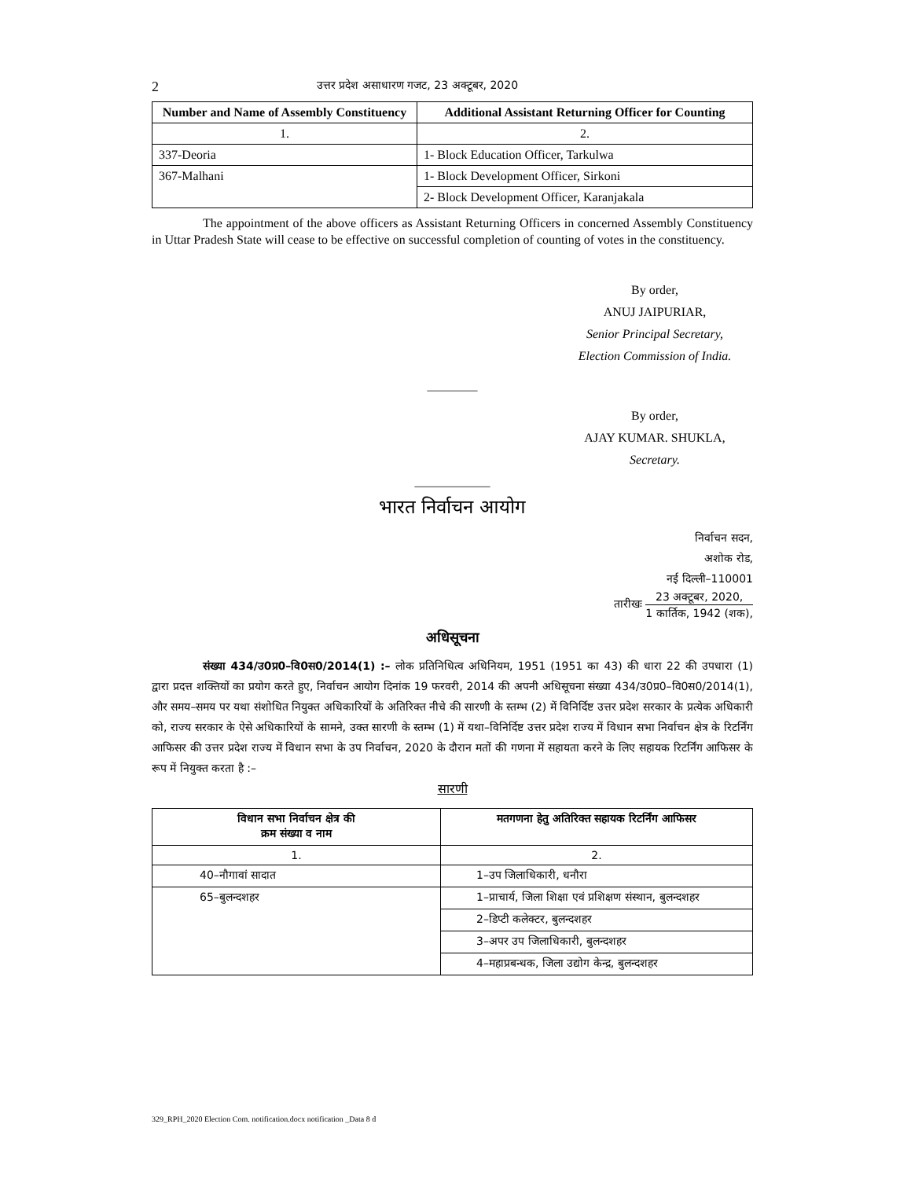2 उत्तर प्रदेश असाधारण गजट, 23 अक्टूबर, 2020
| Number and Name of Assembly Constituency | Additional Assistant Returning Officer for Counting |
| --- | --- |
| 1. | 2. |
| 337-Deoria | 1- Block Education Officer, Tarkulwa |
| 367-Malhani | 1- Block Development Officer, Sirkoni |
| | 2- Block Development Officer, Karanjakala |
The appointment of the above officers as Assistant Returning Officers in concerned Assembly Constituency in Uttar Pradesh State will cease to be effective on successful completion of counting of votes in the constituency.
By order,
ANUJ JAIPURIAR,
Senior Principal Secretary,
Election Commission of India.
————
By order,
AJAY KUMAR. SHUKLA,
Secretary.
——————
भारत निर्वाचन आयोग
निर्वाचन सदन,
अशोक रोड,
नई दिल्ली–110001
तारीखः 23 अक्टूबर, 2020, 1 कार्तिक, 1942 (शक),
अधिसूचना
संख्या 434/उ0प्र0–वि0स0/2014(1) :– लोक प्रतिनिधित्व अधिनियम, 1951 (1951 का 43) की धारा 22 की उपधारा (1) द्वारा प्रदत्त शक्तियों का प्रयोग करते हुए, निर्वाचन आयोग दिनांक 19 फरवरी, 2014 की अपनी अधिसूचना संख्या 434/उ0प्र0–वि0स0/2014(1), और समय–समय पर यथा संशोधित नियुक्त अधिकारियों के अतिरिक्त नीचे की सारणी के स्तम्भ (2) में विनिर्दिष्ट उत्तर प्रदेश सरकार के प्रत्येक अधिकारी को, राज्य सरकार के ऐसे अधिकारियों के सामने, उक्त सारणी के स्तम्भ (1) में यथा–विनिर्दिष्ट उत्तर प्रदेश राज्य में विधान सभा निर्वाचन क्षेत्र के रिटर्निंग आफिसर की उत्तर प्रदेश राज्य में विधान सभा के उप निर्वाचन, 2020 के दौरान मतों की गणना में सहायता करने के लिए सहायक रिटर्निंग आफिसर के रूप में नियुक्त करता है :–
सारणी
| विधान सभा निर्वाचन क्षेत्र की क्रम संख्या व नाम | मतगणना हेतु अतिरिक्त सहायक रिटर्निंग आफिसर |
| --- | --- |
| 1. | 2. |
| 40–नौगावां सादात | 1–उप जिलाधिकारी, धनौरा |
| 65–बुलन्दशहर | 1–प्राचार्य, जिला शिक्षा एवं प्रशिक्षण संस्थान, बुलन्दशहर |
| | 2–डिप्टी कलेक्टर, बुलन्दशहर |
| | 3–अपर उप जिलाधिकारी, बुलन्दशहर |
| | 4–महाप्रबन्धक, जिला उद्योग केन्द्र, बुलन्दशहर |
329_RPH_2020 Election Com. notification.docx notification _Data 8 d